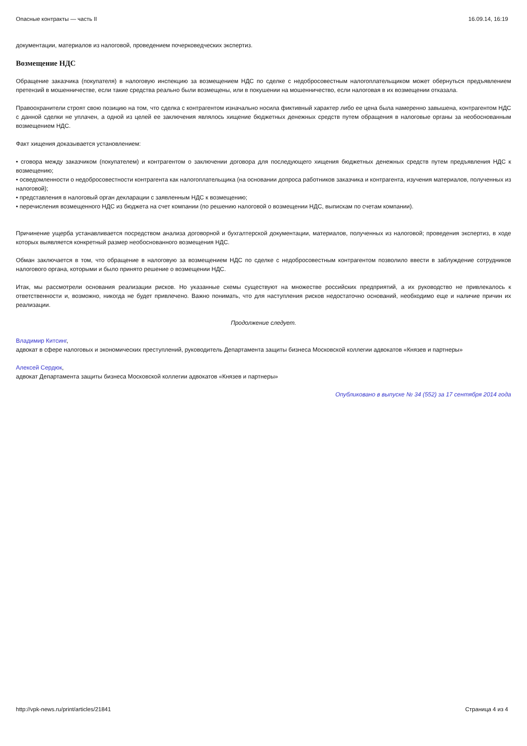Опасные контракты — часть II 16.09.14, 16:19
документации, материалов из налоговой, проведением почерковедческих экспертиз.
Возмещение НДС
Обращение заказчика (покупателя) в налоговую инспекцию за возмещением НДС по сделке с недобросовестным налогоплательщиком может обернуться предъявлением претензий в мошенничестве, если такие средства реально были возмещены, или в покушении на мошенничество, если налоговая в их возмещении отказала.
Правоохранители строят свою позицию на том, что сделка с контрагентом изначально носила фиктивный характер либо ее цена была намеренно завышена, контрагентом НДС с данной сделки не уплачен, а одной из целей ее заключения являлось хищение бюджетных денежных средств путем обращения в налоговые органы за необоснованным возмещением НДС.
Факт хищения доказывается установлением:
• сговора между заказчиком (покупателем) и контрагентом о заключении договора для последующего хищения бюджетных денежных средств путем предъявления НДС к возмещению;
• осведомленности о недобросовестности контрагента как налогоплательщика (на основании допроса работников заказчика и контрагента, изучения материалов, полученных из налоговой);
• представления в налоговый орган декларации с заявленным НДС к возмещению;
• перечисления возмещенного НДС из бюджета на счет компании (по решению налоговой о возмещении НДС, выпискам по счетам компании).
Причинение ущерба устанавливается посредством анализа договорной и бухгалтерской документации, материалов, полученных из налоговой; проведения экспертиз, в ходе которых выявляется конкретный размер необоснованного возмещения НДС.
Обман заключается в том, что обращение в налоговую за возмещением НДС по сделке с недобросовестным контрагентом позволило ввести в заблуждение сотрудников налогового органа, которыми и было принято решение о возмещении НДС.
Итак, мы рассмотрели основания реализации рисков. Но указанные схемы существуют на множестве российских предприятий, а их руководство не привлекалось к ответственности и, возможно, никогда не будет привлечено. Важно понимать, что для наступления рисков недостаточно оснований, необходимо еще и наличие причин их реализации.
Продолжение следует.
Владимир Китсинг,
адвокат в сфере налоговых и экономических преступлений, руководитель Департамента защиты бизнеса Московской коллегии адвокатов «Князев и партнеры»
Алексей Сердюк,
адвокат Департамента защиты бизнеса Московской коллегии адвокатов «Князев и партнеры»
Опубликовано в выпуске № 34 (552) за 17 сентября 2014 года
http://vpk-news.ru/print/articles/21841 Страница 4 из 4